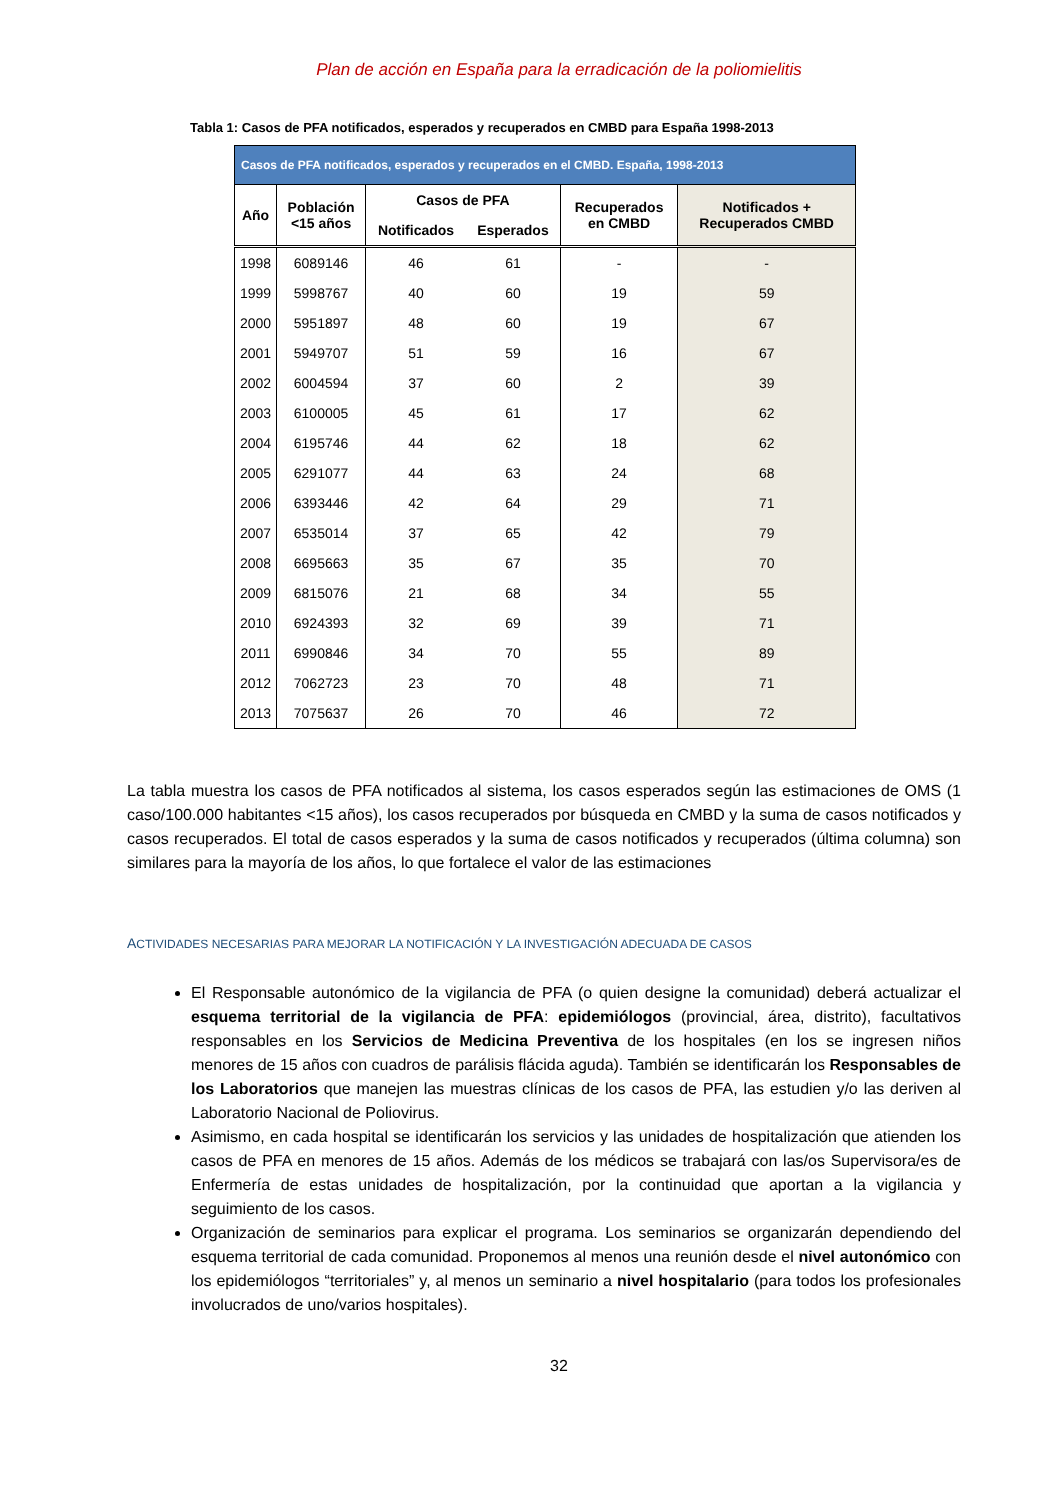Plan de acción en España para la erradicación de la poliomielitis
Tabla 1: Casos de PFA notificados, esperados y recuperados en CMBD para España 1998-2013
| Casos de PFA notificados, esperados y recuperados en el CMBD. España, 1998-2013 | | | | | |
| Año | Población <15 años | Casos de PFA | | Recuperados en CMBD | Notificados + Recuperados CMBD |
| | | Notificados | Esperados | | |
| 1998 | 6089146 | 46 | 61 | - | - |
| 1999 | 5998767 | 40 | 60 | 19 | 59 |
| 2000 | 5951897 | 48 | 60 | 19 | 67 |
| 2001 | 5949707 | 51 | 59 | 16 | 67 |
| 2002 | 6004594 | 37 | 60 | 2 | 39 |
| 2003 | 6100005 | 45 | 61 | 17 | 62 |
| 2004 | 6195746 | 44 | 62 | 18 | 62 |
| 2005 | 6291077 | 44 | 63 | 24 | 68 |
| 2006 | 6393446 | 42 | 64 | 29 | 71 |
| 2007 | 6535014 | 37 | 65 | 42 | 79 |
| 2008 | 6695663 | 35 | 67 | 35 | 70 |
| 2009 | 6815076 | 21 | 68 | 34 | 55 |
| 2010 | 6924393 | 32 | 69 | 39 | 71 |
| 2011 | 6990846 | 34 | 70 | 55 | 89 |
| 2012 | 7062723 | 23 | 70 | 48 | 71 |
| 2013 | 7075637 | 26 | 70 | 46 | 72 |
La tabla muestra los casos de PFA notificados al sistema, los casos esperados según las estimaciones de OMS (1 caso/100.000 habitantes <15 años), los casos recuperados por búsqueda en CMBD y la suma de casos notificados y casos recuperados. El total de casos esperados y la suma de casos notificados y recuperados (última columna) son similares para la mayoría de los años, lo que fortalece el valor de las estimaciones
ACTIVIDADES NECESARIAS PARA MEJORAR LA NOTIFICACIÓN Y LA INVESTIGACIÓN ADECUADA DE CASOS
El Responsable autonómico de la vigilancia de PFA (o quien designe la comunidad) deberá actualizar el esquema territorial de la vigilancia de PFA: epidemiólogos (provincial, área, distrito), facultativos responsables en los Servicios de Medicina Preventiva de los hospitales (en los se ingresen niños menores de 15 años con cuadros de parálisis flácida aguda). También se identificarán los Responsables de los Laboratorios que manejen las muestras clínicas de los casos de PFA, las estudien y/o las deriven al Laboratorio Nacional de Poliovirus.
Asimismo, en cada hospital se identificarán los servicios y las unidades de hospitalización que atienden los casos de PFA en menores de 15 años. Además de los médicos se trabajará con las/os Supervisora/es de Enfermería de estas unidades de hospitalización, por la continuidad que aportan a la vigilancia y seguimiento de los casos.
Organización de seminarios para explicar el programa. Los seminarios se organizarán dependiendo del esquema territorial de cada comunidad. Proponemos al menos una reunión desde el nivel autonómico con los epidemiólogos “territoriales” y, al menos un seminario a nivel hospitalario (para todos los profesionales involucrados de uno/varios hospitales).
32